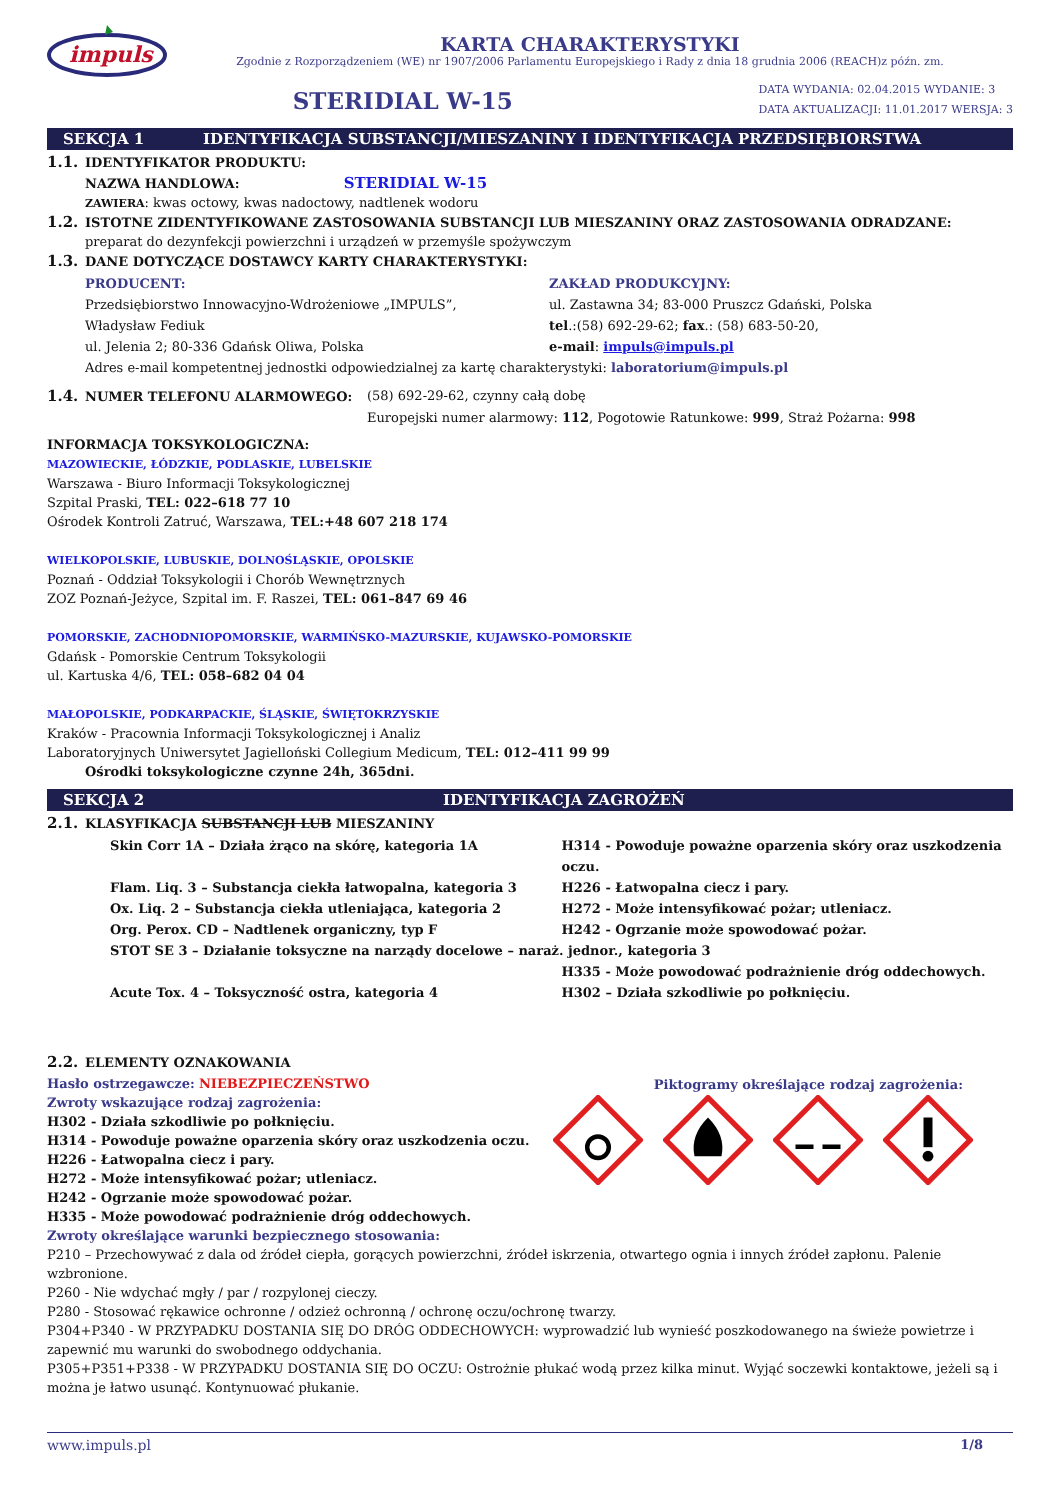impuls
KARTA CHARAKTERYSTYKI
Zgodnie z Rozporządzeniem (WE) nr 1907/2006 Parlamentu Europejskiego i Rady z dnia 18 grudnia 2006 (REACH)z późn. zm.
STERIDIAL W-15
DATA WYDANIA: 02.04.2015 WYDANIE: 3
DATA AKTUALIZACJI: 11.01.2017 WERSJA: 3
SEKCJA 1 IDENTYFIKACJA SUBSTANCJI/MIESZANINY I IDENTYFIKACJA PRZEDSIĘBIORSTWA
1.1. IDENTYFIKATOR PRODUKTU:
NAZWA HANDLOWA: STERIDIAL W-15
ZAWIERA: kwas octowy, kwas nadoctowy, nadtlenek wodoru
1.2. ISTOTNE ZIDENTYFIKOWANE ZASTOSOWANIA SUBSTANCJI LUB MIESZANINY ORAZ ZASTOSOWANIA ODRADZANE:
preparat do dezynfekcji powierzchni i urządzeń w przemyśle spożywczym
1.3. DANE DOTYCZĄCE DOSTAWCY KARTY CHARAKTERYSTYKI:
PRODUCENT:
Przedsiębiorstwo Innowacyjno-Wdrożeniowe „IMPULS”,
Władysław Fediuk
ul. Jelenia 2; 80-336 Gdańsk Oliwa, Polska
ZAKŁAD PRODUKCYJNY:
ul. Zastawna 34; 83-000 Pruszcz Gdański, Polska
tel.:(58) 692-29-62; fax.: (58) 683-50-20,
e-mail: impuls@impuls.pl
Adres e-mail kompetentnej jednostki odpowiedzialnej za kartę charakterystyki: laboratorium@impuls.pl
1.4. NUMER TELEFONU ALARMOWEGO: (58) 692-29-62, czynny całą dobę
Europejski numer alarmowy: 112, Pogotowie Ratunkowe: 999, Straż Pożarna: 998
INFORMACJA TOKSYKOLOGICZNA:
MAZOWIECKIE, ŁÓDZKIE, PODLASKIE, LUBELSKIE
Warszawa - Biuro Informacji Toksykologicznej
Szpital Praski, TEL: 022–618 77 10
Ośrodek Kontroli Zatruć, Warszawa, TEL:+48 607 218 174
WIELKOPOLSKIE, LUBUSKIE, DOLNOŚLĄSKIE, OPOLSKIE
Poznań - Oddział Toksykologii i Chorób Wewnętrznych
ZOZ Poznań-Jeżyce, Szpital im. F. Raszei, TEL: 061–847 69 46
POMORSKIE, ZACHODNIOPOMORSKIE, WARMIŃSKO-MAZURSKIE, KUJAWSKO-POMORSKIE
Gdańsk - Pomorskie Centrum Toksykologii
ul. Kartuska 4/6, TEL: 058–682 04 04
MAŁOPOLSKIE, PODKARPACKIE, ŚLĄSKIE, ŚWIĘTOKRZYSKIE
Kraków - Pracownia Informacji Toksykologicznej i Analiz
Laboratoryjnych Uniwersytet Jagielloński Collegium Medicum, TEL: 012–411 99 99
Ośrodki toksykologiczne czynne 24h, 365dni.
SEKCJA 2 IDENTYFIKACJA ZAGROŻEŃ
2.1. KLASYFIKACJA SUBSTANCJI LUB MIESZANINY
Skin Corr 1A – Działa żrąco na skórę, kategoria 1A
H314 - Powoduje poważne oparzenia skóry oraz uszkodzenia oczu.
Flam. Liq. 3 – Substancja ciekła łatwopalna, kategoria 3
H226 - Łatwopalna ciecz i pary.
Ox. Liq. 2 – Substancja ciekła utleniająca, kategoria 2
H272 - Może intensyfikować pożar; utleniacz.
Org. Perox. CD – Nadtlenek organiczny, typ F
H242 - Ogrzanie może spowodować pożar.
STOT SE 3 – Działanie toksyczne na narządy docelowe – naraż. jednor., kategoria 3
H335 - Może powodować podrażnienie dróg oddechowych.
Acute Tox. 4 – Toksyczność ostra, kategoria 4
H302 – Działa szkodliwie po połknięciu.
2.2. ELEMENTY OZNAKOWANIA
Hasło ostrzegawcze: NIEBEZPIECZEŃSTWO
Zwroty wskazujące rodzaj zagrożenia:
H302 - Działa szkodliwie po połknięciu.
H314 - Powoduje poważne oparzenia skóry oraz uszkodzenia oczu.
H226 - Łatwopalna ciecz i pary.
H272 - Może intensyfikować pożar; utleniacz.
H242 - Ogrzanie może spowodować pożar.
H335 - Może powodować podrażnienie dróg oddechowych.
Piktogramy określające rodzaj zagrożenia:
Zwroty określające warunki bezpiecznego stosowania:
P210 – Przechowywać z dala od źródeł ciepła, gorących powierzchni, źródeł iskrzenia, otwartego ognia i innych źródeł zapłonu. Palenie wzbronione.
P260 - Nie wdychać mgły / par / rozpylonej cieczy.
P280 - Stosować rękawice ochronne / odzież ochronną / ochronę oczu/ochronę twarzy.
P304+P340 - W PRZYPADKU DOSTANIA SIĘ DO DRÓG ODDECHOWYCH: wyprowadzić lub wynieść poszkodowanego na świeże powietrze i zapewnić mu warunki do swobodnego oddychania.
P305+P351+P338 - W PRZYPADKU DOSTANIA SIĘ DO OCZU: Ostrożnie płukać wodą przez kilka minut. Wyjąć soczewki kontaktowe, jeżeli są i można je łatwo usunąć. Kontynuować płukanie.
www.impuls.pl 1/8